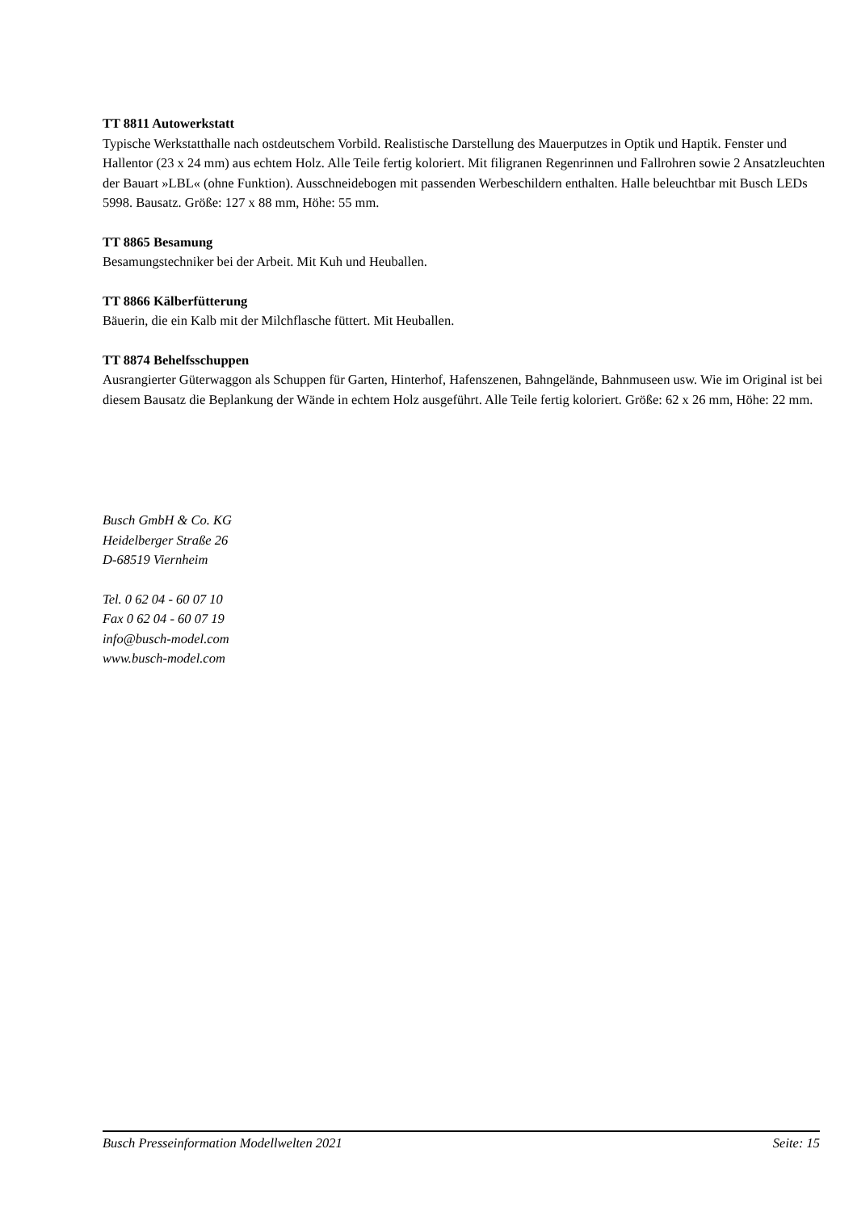TT 8811 Autowerkstatt
Typische Werkstatthalle nach ostdeutschem Vorbild. Realistische Darstellung des Mauerputzes in Optik und Haptik. Fenster und Hallentor (23 x 24 mm) aus echtem Holz. Alle Teile fertig koloriert. Mit filigranen Regenrinnen und Fallrohren sowie 2 Ansatzleuchten der Bauart »LBL« (ohne Funktion). Ausschneidebogen mit passenden Werbeschildern enthalten. Halle beleuchtbar mit Busch LEDs 5998. Bausatz. Größe: 127 x 88 mm, Höhe: 55 mm.
TT 8865 Besamung
Besamungstechniker bei der Arbeit. Mit Kuh und Heuballen.
TT 8866 Kälberfütterung
Bäuerin, die ein Kalb mit der Milchflasche füttert. Mit Heuballen.
TT 8874 Behelfsschuppen
Ausrangierter Güterwaggon als Schuppen für Garten, Hinterhof, Hafenszenen, Bahngelände, Bahnmuseen usw. Wie im Original ist bei diesem Bausatz die Beplankung der Wände in echtem Holz ausgeführt. Alle Teile fertig koloriert. Größe: 62 x 26 mm, Höhe: 22 mm.
Busch GmbH & Co. KG
Heidelberger Straße 26
D-68519 Viernheim
Tel. 0 62 04 - 60 07 10
Fax 0 62 04 - 60 07 19
info@busch-model.com
www.busch-model.com
Busch Presseinformation Modellwelten 2021 Seite: 15